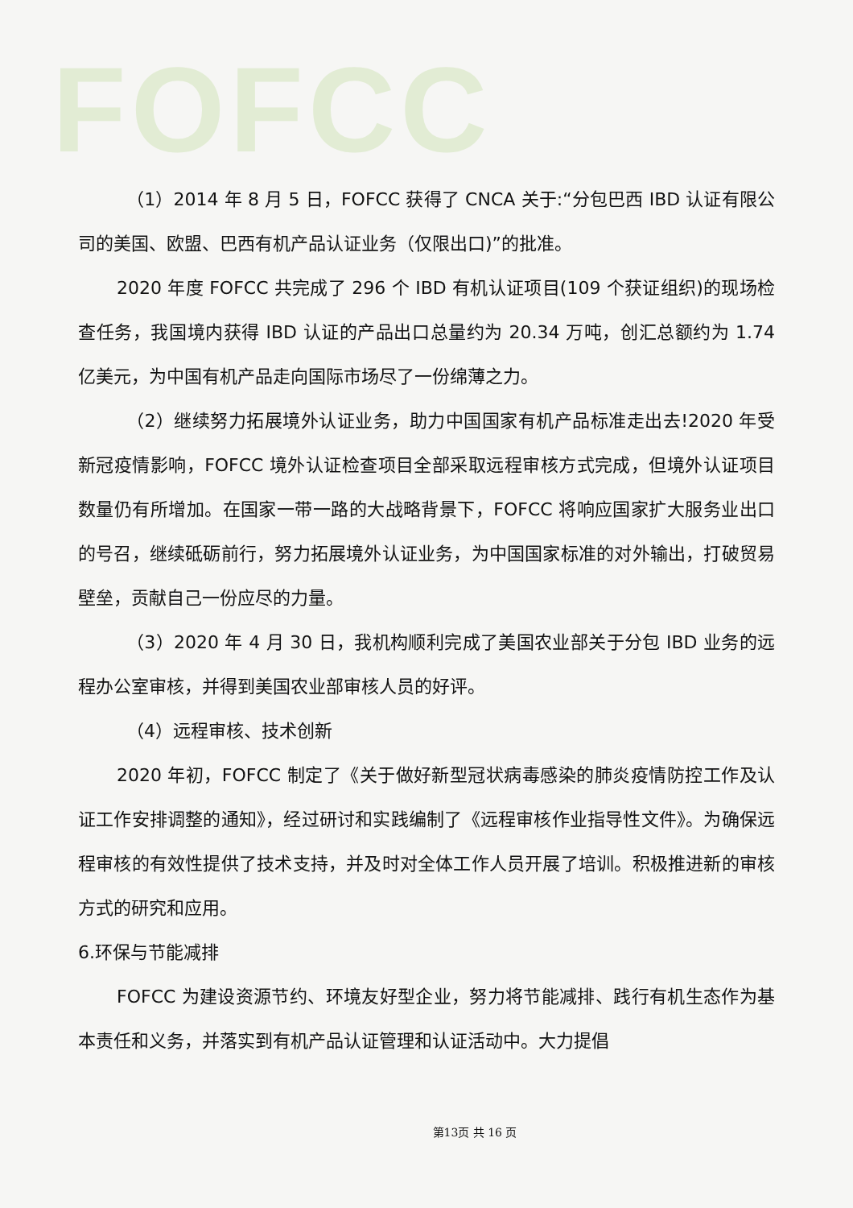FOFCC
（1）2014 年 8 月 5 日，FOFCC 获得了 CNCA 关于:“分包巴西 IBD 认证有限公司的美国、欧盟、巴西有机产品认证业务（仅限出口)”的批准。
2020 年度 FOFCC 共完成了 296 个 IBD 有机认证项目(109 个获证组织)的现场检查任务，我国境内获得 IBD 认证的产品出口总量约为 20.34 万吨，创汇总额约为 1.74 亿美元，为中国有机产品走向国际市场尽了一份绵薄之力。
（2）继续努力拓展境外认证业务，助力中国国家有机产品标准走出去!2020 年受新冠疫情影响，FOFCC 境外认证检查项目全部采取远程审核方式完成，但境外认证项目数量仍有所增加。在国家一带一路的大战略背景下，FOFCC 将响应国家扩大服务业出口的号召，继续砥砺前行，努力拓展境外认证业务，为中国国家标准的对外输出，打破贸易壁垒，贡献自己一份应尽的力量。
（3）2020 年 4 月 30 日，我机构顺利完成了美国农业部关于分包 IBD 业务的远程办公室审核，并得到美国农业部审核人员的好评。
（4）远程审核、技术创新
2020 年初，FOFCC 制定了《关于做好新型冠状病毒感染的肺炎疫情防控工作及认证工作安排调整的通知》，经过研讨和实践编制了《远程审核作业指导性文件》。为确保远程审核的有效性提供了技术支持，并及时对全体工作人员开展了培训。积极推进新的审核方式的研究和应用。
6.环保与节能减排
FOFCC 为建设资源节约、环境友好型企业，努力将节能减排、践行有机生态作为基本责任和义务，并落实到有机产品认证管理和认证活动中。大力提倡
第13页 共 16 页